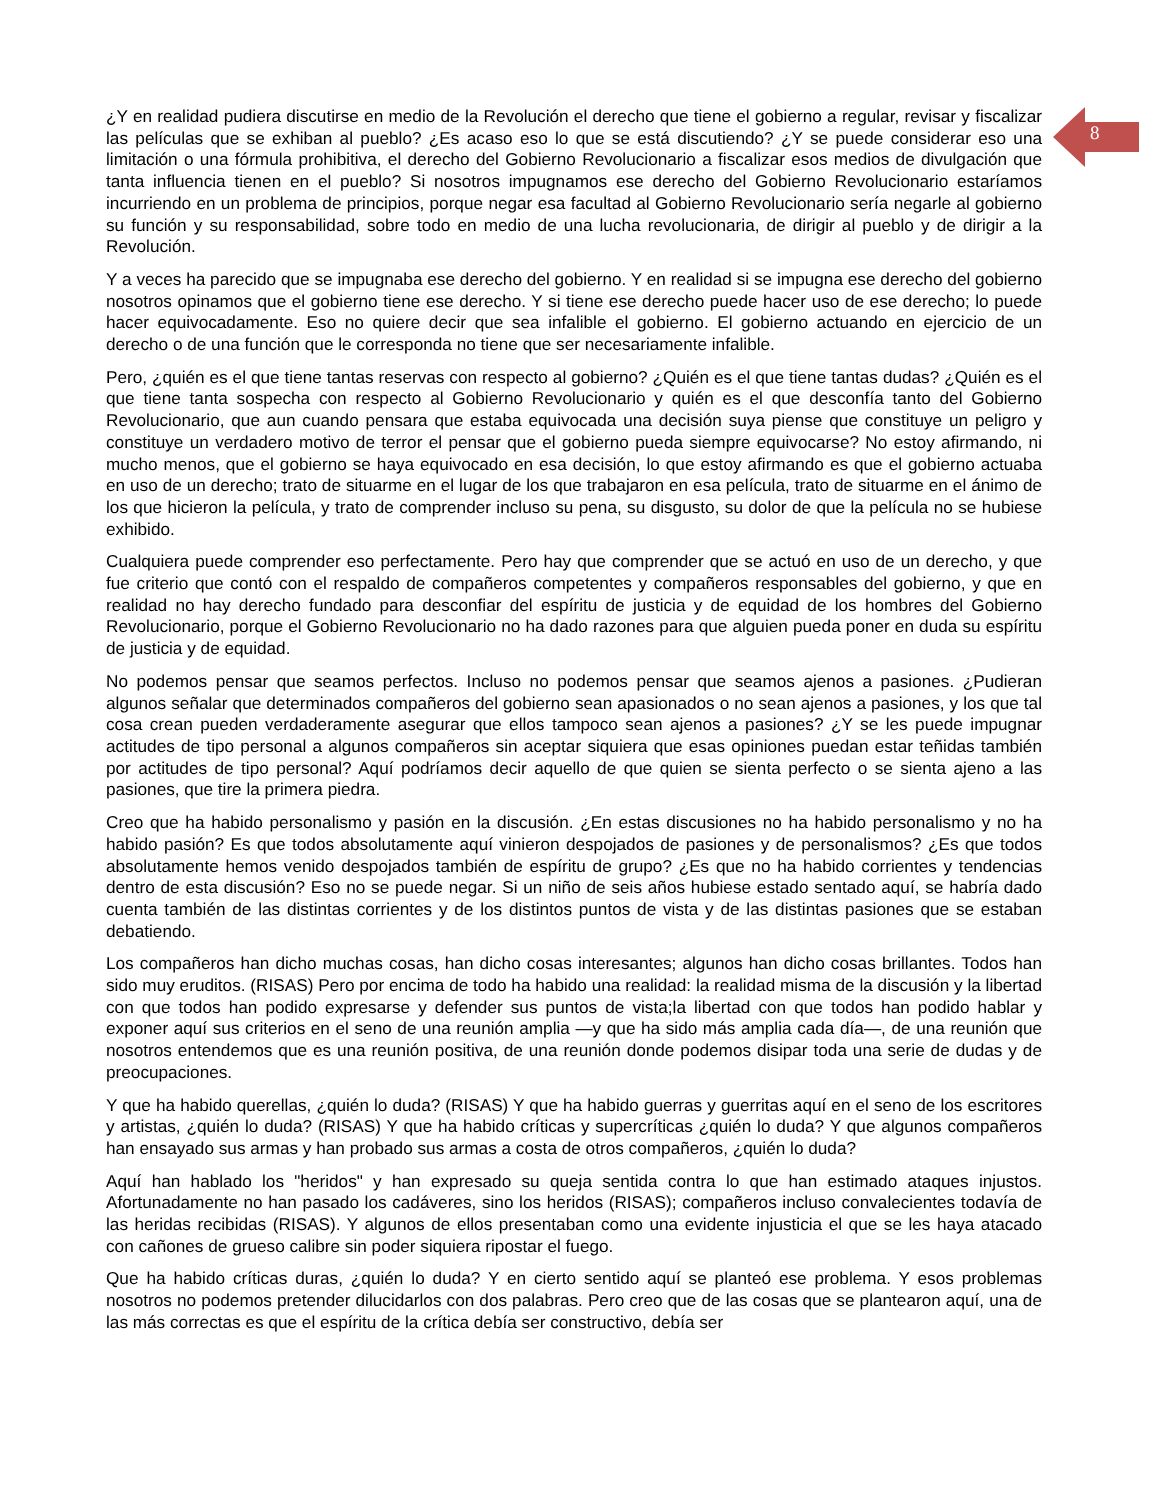8
¿Y en realidad pudiera discutirse en medio de la Revolución el derecho que tiene el gobierno a regular, revisar y fiscalizar las películas que se exhiban al pueblo? ¿Es acaso eso lo que se está discutiendo? ¿Y se puede considerar eso una limitación o una fórmula prohibitiva, el derecho del Gobierno Revolucionario a fiscalizar esos medios de divulgación que tanta influencia tienen en el pueblo? Si nosotros impugnamos ese derecho del Gobierno Revolucionario estaríamos incurriendo en un problema de principios, porque negar esa facultad al Gobierno Revolucionario sería negarle al gobierno su función y su responsabilidad, sobre todo en medio de una lucha revolucionaria, de dirigir al pueblo y de dirigir a la Revolución.
Y a veces ha parecido que se impugnaba ese derecho del gobierno. Y en realidad si se impugna ese derecho del gobierno nosotros opinamos que el gobierno tiene ese derecho. Y si tiene ese derecho puede hacer uso de ese derecho; lo puede hacer equivocadamente. Eso no quiere decir que sea infalible el gobierno. El gobierno actuando en ejercicio de un derecho o de una función que le corresponda no tiene que ser necesariamente infalible.
Pero, ¿quién es el que tiene tantas reservas con respecto al gobierno? ¿Quién es el que tiene tantas dudas? ¿Quién es el que tiene tanta sospecha con respecto al Gobierno Revolucionario y quién es el que desconfía tanto del Gobierno Revolucionario, que aun cuando pensara que estaba equivocada una decisión suya piense que constituye un peligro y constituye un verdadero motivo de terror el pensar que el gobierno pueda siempre equivocarse? No estoy afirmando, ni mucho menos, que el gobierno se haya equivocado en esa decisión, lo que estoy afirmando es que el gobierno actuaba en uso de un derecho; trato de situarme en el lugar de los que trabajaron en esa película, trato de situarme en el ánimo de los que hicieron la película, y trato de comprender incluso su pena, su disgusto, su dolor de que la película no se hubiese exhibido.
Cualquiera puede comprender eso perfectamente. Pero hay que comprender que se actuó en uso de un derecho, y que fue criterio que contó con el respaldo de compañeros competentes y compañeros responsables del gobierno, y que en realidad no hay derecho fundado para desconfiar del espíritu de justicia y de equidad de los hombres del Gobierno Revolucionario, porque el Gobierno Revolucionario no ha dado razones para que alguien pueda poner en duda su espíritu de justicia y de equidad.
No podemos pensar que seamos perfectos. Incluso no podemos pensar que seamos ajenos a pasiones. ¿Pudieran algunos señalar que determinados compañeros del gobierno sean apasionados o no sean ajenos a pasiones, y los que tal cosa crean pueden verdaderamente asegurar que ellos tampoco sean ajenos a pasiones? ¿Y se les puede impugnar actitudes de tipo personal a algunos compañeros sin aceptar siquiera que esas opiniones puedan estar teñidas también por actitudes de tipo personal? Aquí podríamos decir aquello de que quien se sienta perfecto o se sienta ajeno a las pasiones, que tire la primera piedra.
Creo que ha habido personalismo y pasión en la discusión. ¿En estas discusiones no ha habido personalismo y no ha habido pasión? Es que todos absolutamente aquí vinieron despojados de pasiones y de personalismos? ¿Es que todos absolutamente hemos venido despojados también de espíritu de grupo? ¿Es que no ha habido corrientes y tendencias dentro de esta discusión? Eso no se puede negar. Si un niño de seis años hubiese estado sentado aquí, se habría dado cuenta también de las distintas corrientes y de los distintos puntos de vista y de las distintas pasiones que se estaban debatiendo.
Los compañeros han dicho muchas cosas, han dicho cosas interesantes; algunos han dicho cosas brillantes. Todos han sido muy eruditos. (RISAS) Pero por encima de todo ha habido una realidad: la realidad misma de la discusión y la libertad con que todos han podido expresarse y defender sus puntos de vista;la libertad con que todos han podido hablar y exponer aquí sus criterios en el seno de una reunión amplia —y que ha sido más amplia cada día—, de una reunión que nosotros entendemos que es una reunión positiva, de una reunión donde podemos disipar toda una serie de dudas y de preocupaciones.
Y que ha habido querellas, ¿quién lo duda? (RISAS) Y que ha habido guerras y guerritas aquí en el seno de los escritores y artistas, ¿quién lo duda? (RISAS) Y que ha habido críticas y supercríticas ¿quién lo duda? Y que algunos compañeros han ensayado sus armas y han probado sus armas a costa de otros compañeros, ¿quién lo duda?
Aquí han hablado los "heridos" y han expresado su queja sentida contra lo que han estimado ataques injustos. Afortunadamente no han pasado los cadáveres, sino los heridos (RISAS); compañeros incluso convalecientes todavía de las heridas recibidas (RISAS). Y algunos de ellos presentaban como una evidente injusticia el que se les haya atacado con cañones de grueso calibre sin poder siquiera ripostar el fuego.
Que ha habido críticas duras, ¿quién lo duda? Y en cierto sentido aquí se planteó ese problema. Y esos problemas nosotros no podemos pretender dilucidarlos con dos palabras. Pero creo que de las cosas que se plantearon aquí, una de las más correctas es que el espíritu de la crítica debía ser constructivo, debía ser